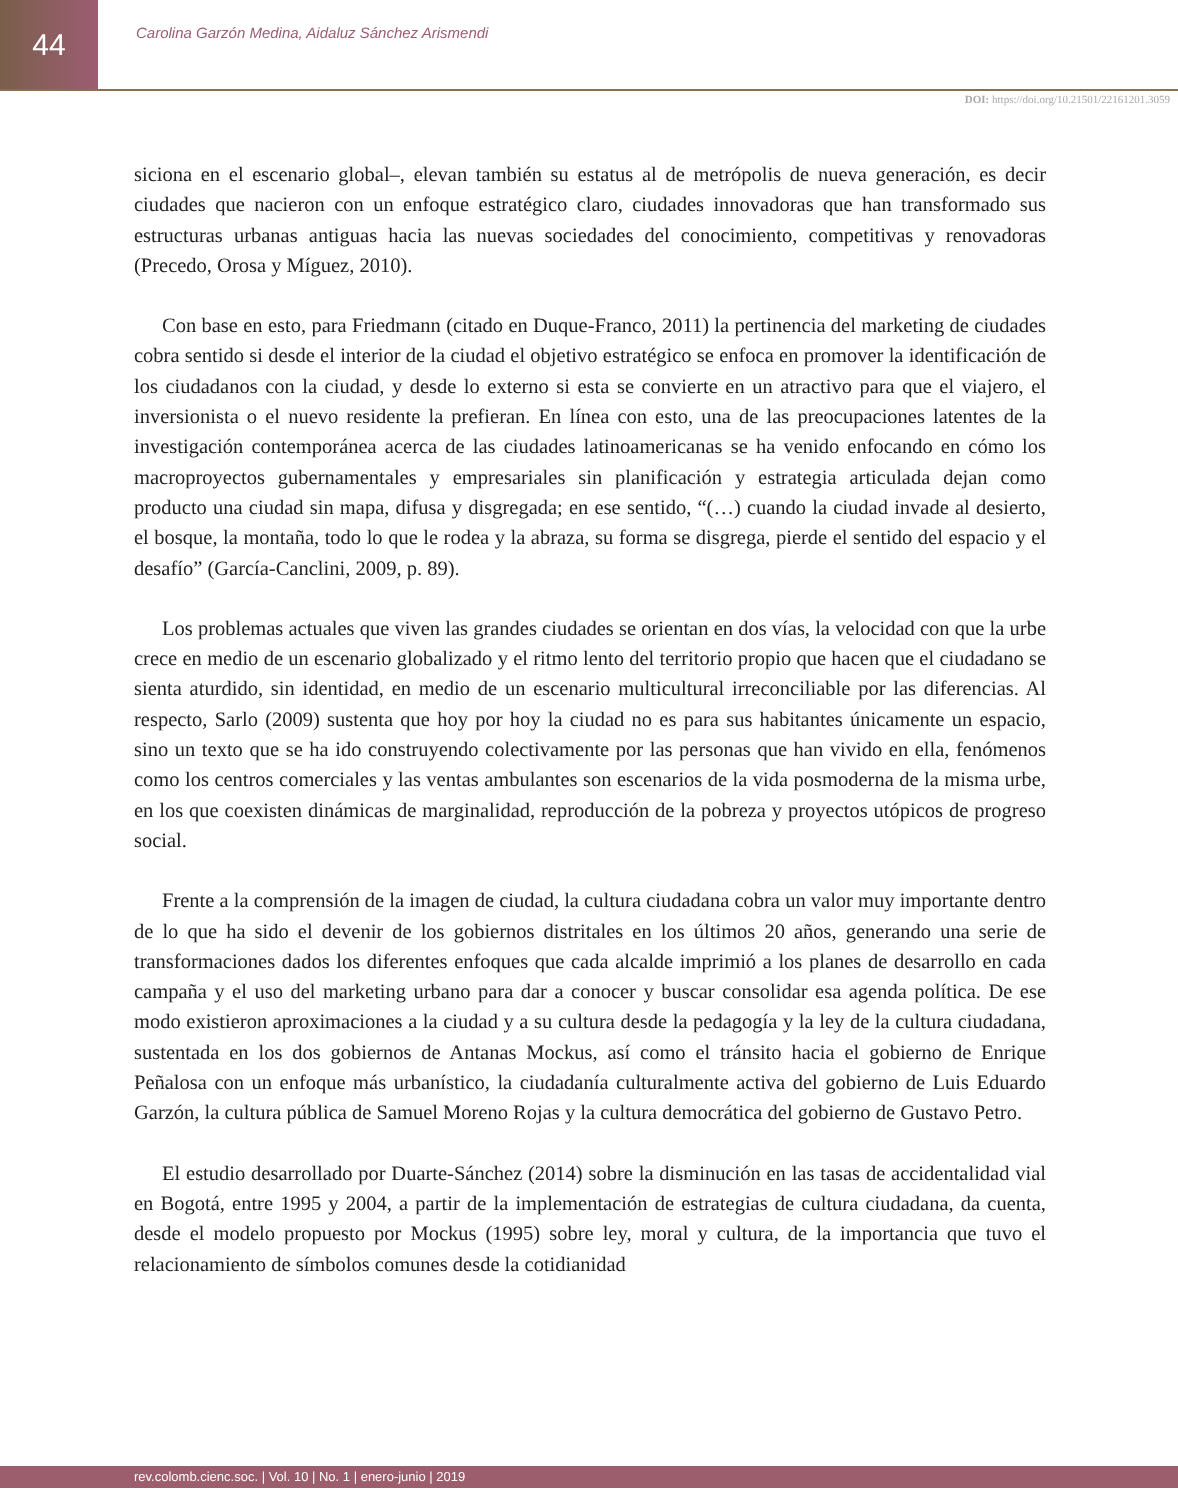44
Carolina Garzón Medina, Aidaluz Sánchez Arismendi
DOI: https://doi.org/10.21501/22161201.3059
siciona en el escenario global–, elevan también su estatus al de metrópolis de nueva generación, es decir ciudades que nacieron con un enfoque estratégico claro, ciudades innovadoras que han transformado sus estructuras urbanas antiguas hacia las nuevas sociedades del conocimiento, competitivas y renovadoras (Precedo, Orosa y Míguez, 2010).
Con base en esto, para Friedmann (citado en Duque-Franco, 2011) la pertinencia del marketing de ciudades cobra sentido si desde el interior de la ciudad el objetivo estratégico se enfoca en promover la identificación de los ciudadanos con la ciudad, y desde lo externo si esta se convierte en un atractivo para que el viajero, el inversionista o el nuevo residente la prefieran. En línea con esto, una de las preocupaciones latentes de la investigación contemporánea acerca de las ciudades latinoamericanas se ha venido enfocando en cómo los macroproyectos gubernamentales y empresariales sin planificación y estrategia articulada dejan como producto una ciudad sin mapa, difusa y disgregada; en ese sentido, “(…) cuando la ciudad invade al desierto, el bosque, la montaña, todo lo que le rodea y la abraza, su forma se disgrega, pierde el sentido del espacio y el desafío” (García-Canclini, 2009, p. 89).
Los problemas actuales que viven las grandes ciudades se orientan en dos vías, la velocidad con que la urbe crece en medio de un escenario globalizado y el ritmo lento del territorio propio que hacen que el ciudadano se sienta aturdido, sin identidad, en medio de un escenario multicultural irreconciliable por las diferencias. Al respecto, Sarlo (2009) sustenta que hoy por hoy la ciudad no es para sus habitantes únicamente un espacio, sino un texto que se ha ido construyendo colectivamente por las personas que han vivido en ella, fenómenos como los centros comerciales y las ventas ambulantes son escenarios de la vida posmoderna de la misma urbe, en los que coexisten dinámicas de marginalidad, reproducción de la pobreza y proyectos utópicos de progreso social.
Frente a la comprensión de la imagen de ciudad, la cultura ciudadana cobra un valor muy importante dentro de lo que ha sido el devenir de los gobiernos distritales en los últimos 20 años, generando una serie de transformaciones dados los diferentes enfoques que cada alcalde imprimió a los planes de desarrollo en cada campaña y el uso del marketing urbano para dar a conocer y buscar consolidar esa agenda política. De ese modo existieron aproximaciones a la ciudad y a su cultura desde la pedagogía y la ley de la cultura ciudadana, sustentada en los dos gobiernos de Antanas Mockus, así como el tránsito hacia el gobierno de Enrique Peñalosa con un enfoque más urbanístico, la ciudadanía culturalmente activa del gobierno de Luis Eduardo Garzón, la cultura pública de Samuel Moreno Rojas y la cultura democrática del gobierno de Gustavo Petro.
El estudio desarrollado por Duarte-Sánchez (2014) sobre la disminución en las tasas de accidentalidad vial en Bogotá, entre 1995 y 2004, a partir de la implementación de estrategias de cultura ciudadana, da cuenta, desde el modelo propuesto por Mockus (1995) sobre ley, moral y cultura, de la importancia que tuvo el relacionamiento de símbolos comunes desde la cotidianidad
rev.colomb.cienc.soc. | Vol. 10 | No. 1 | enero-junio | 2019